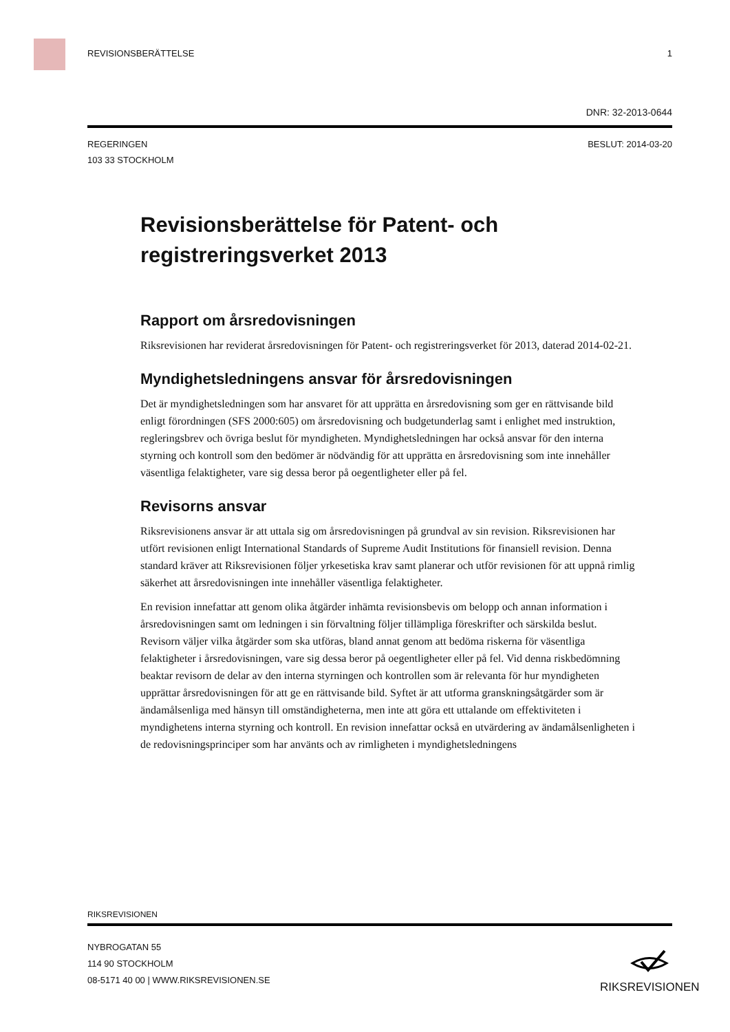REVISIONSBERÄTTELSE 1
DNR: 32-2013-0644
REGERINGEN
103 33 STOCKHOLM
BESLUT: 2014-03-20
Revisionsberättelse för Patent- och registreringsverket 2013
Rapport om årsredovisningen
Riksrevisionen har reviderat årsredovisningen för Patent- och registreringsverket för 2013, daterad 2014-02-21.
Myndighetsledningens ansvar för årsredovisningen
Det är myndighetsledningen som har ansvaret för att upprätta en årsredovisning som ger en rättvisande bild enligt förordningen (SFS 2000:605) om årsredovisning och budgetunderlag samt i enlighet med instruktion, regleringsbrev och övriga beslut för myndigheten. Myndighetsledningen har också ansvar för den interna styrning och kontroll som den bedömer är nödvändig för att upprätta en årsredovisning som inte innehåller väsentliga felaktigheter, vare sig dessa beror på oegentligheter eller på fel.
Revisorns ansvar
Riksrevisionens ansvar är att uttala sig om årsredovisningen på grundval av sin revision. Riksrevisionen har utfört revisionen enligt International Standards of Supreme Audit Institutions för finansiell revision. Denna standard kräver att Riksrevisionen följer yrkesetiska krav samt planerar och utför revisionen för att uppnå rimlig säkerhet att årsredovisningen inte innehåller väsentliga felaktigheter.
En revision innefattar att genom olika åtgärder inhämta revisionsbevis om belopp och annan information i årsredovisningen samt om ledningen i sin förvaltning följer tillämpliga föreskrifter och särskilda beslut. Revisorn väljer vilka åtgärder som ska utföras, bland annat genom att bedöma riskerna för väsentliga felaktigheter i årsredovisningen, vare sig dessa beror på oegentligheter eller på fel. Vid denna riskbedömning beaktar revisorn de delar av den interna styrningen och kontrollen som är relevanta för hur myndigheten upprättar årsredovisningen för att ge en rättvisande bild. Syftet är att utforma granskningsåtgärder som är ändamålsenliga med hänsyn till omständigheterna, men inte att göra ett uttalande om effektiviteten i myndighetens interna styrning och kontroll. En revision innefattar också en utvärdering av ändamålsenligheten i de redovisningsprinciper som har använts och av rimligheten i myndighetsledningens
RIKSREVISIONEN
NYBROGATAN 55
114 90 STOCKHOLM
08-5171 40 00 | WWW.RIKSREVISIONEN.SE
RIKSREVISIONEN